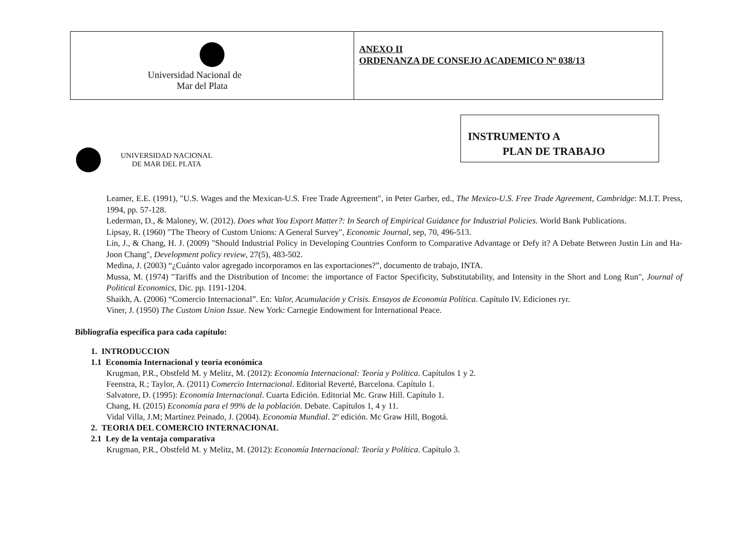| Universidad Nacional de Mar del Plata | ANEXO II ORDENANZA DE CONSEJO ACADEMICO Nº 038/13 |
INSTRUMENTO A
PLAN DE TRABAJO
UNIVERSIDAD NACIONAL
DE MAR DEL PLATA
Leamer, E.E. (1991), "U.S. Wages and the Mexican-U.S. Free Trade Agreement", in Peter Garber, ed., The Mexico-U.S. Free Trade Agreement, Cambridge: M.I.T. Press, 1994, pp. 57-128.
Lederman, D., & Maloney, W. (2012). Does what You Export Matter?: In Search of Empirical Guidance for Industrial Policies. World Bank Publications.
Lipsay, R. (1960) "The Theory of Custom Unions: A General Survey", Economic Journal, sep, 70, 496-513.
Lin, J., & Chang, H. J. (2009) "Should Industrial Policy in Developing Countries Conform to Comparative Advantage or Defy it? A Debate Between Justin Lin and Ha-Joon Chang", Development policy review, 27(5), 483-502.
Medina, J. (2003) “¿Cuánto valor agregado incorporamos en las exportaciones?”, documento de trabajo, INTA.
Mussa, M. (1974) "Tariffs and the Distribution of Income: the importance of Factor Specificity, Substitutability, and Intensity in the Short and Long Run", Journal of Political Economics, Dic. pp. 1191-1204.
Shaikh, A. (2006) “Comercio Internacional”. En: Valor, Acumulación y Crisis. Ensayos de Economía Política. Capítulo IV. Ediciones ryr.
Viner, J. (1950) The Custom Union Issue. New York: Carnegie Endowment for International Peace.
Bibliografía específica para cada capítulo:
1. INTRODUCCION
1.1 Economía Internacional y teoría económica
Krugman, P.R., Obstfeld M. y Melitz, M. (2012): Economía Internacional: Teoría y Política. Capítulos 1 y 2.
Feenstra, R.; Taylor, A. (2011) Comercio Internacional. Editorial Reverté, Barcelona. Capítulo 1.
Salvatore, D. (1995): Economía Internacional. Cuarta Edición. Editorial Mc. Graw Hill. Capítulo 1.
Chang, H. (2015) Economía para el 99% de la población. Debate. Capítulos 1, 4 y 11.
Vidal Villa, J.M; Martínez Peinado, J. (2004). Economía Mundial. 2º edición. Mc Graw Hill, Bogotá.
2. TEORIA DEL COMERCIO INTERNACIONAL
2.1 Ley de la ventaja comparativa
Krugman, P.R., Obstfeld M. y Melitz, M. (2012): Economía Internacional: Teoría y Política. Capítulo 3.